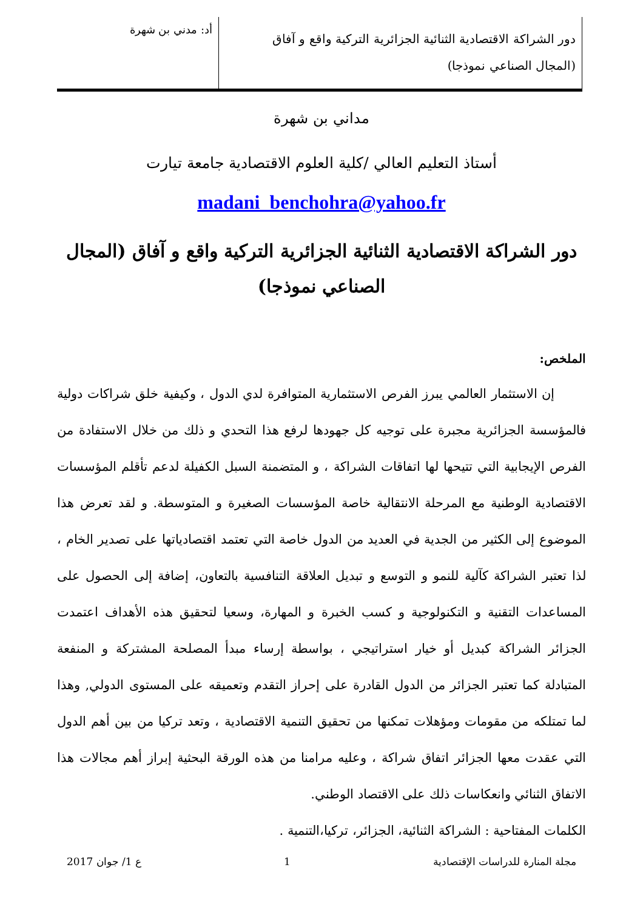دور الشراكة الاقتصادية الثنائية الجزائرية التركية واقع و آفاق (المجال الصناعي نموذجا)
أد: مدني بن شهرة
مداني بن شهرة
أستاذ التعليم العالي /كلية العلوم الاقتصادية جامعة تيارت
madani_benchohra@yahoo.fr
دور الشراكة الاقتصادية الثنائية الجزائرية التركية واقع و آفاق (المجال الصناعي نموذجا)
الملخص:
إن الاستثمار العالمي يبرز الفرص الاستثمارية المتوافرة لدي الدول ، وكيفية خلق شراكات دولية فالمؤسسة الجزائرية مجبرة على توجيه كل جهودها لرفع هذا التحدي و ذلك من خلال الاستفادة من الفرص الإيجابية التي تتيحها لها اتفاقات الشراكة ، و المتضمنة السبل الكفيلة لدعم تأقلم المؤسسات الاقتصادية الوطنية مع المرحلة الانتقالية خاصة المؤسسات الصغيرة و المتوسطة. و لقد تعرض هذا الموضوع إلى الكثير من الجدية في العديد من الدول خاصة التي تعتمد اقتصادياتها على تصدير الخام ، لذا تعتبر الشراكة كآلية للنمو و التوسع و تبديل العلاقة التنافسية بالتعاون، إضافة إلى الحصول على المساعدات التقنية و التكنولوجية و كسب الخبرة و المهارة، وسعيا لتحقيق هذه الأهداف اعتمدت الجزائر الشراكة كبديل أو خيار استراتيجي ، بواسطة إرساء مبدأ المصلحة المشتركة و المنفعة المتبادلة كما تعتبر الجزائر من الدول القادرة على إحراز التقدم وتعميقه على المستوى الدولي, وهذا لما تمتلكه من مقومات ومؤهلات تمكنها من تحقيق التنمية الاقتصادية ، وتعد تركيا من بين أهم الدول التي عقدت معها الجزائر اتفاق شراكة ، وعليه مرامنا من هذه الورقة البحثية إبراز أهم مجالات هذا الاتفاق الثنائي وانعكاسات ذلك على الاقتصاد الوطني.
الكلمات المفتاحية : الشراكة الثنائية، الجزائر، تركيا،التنمية .
مجلة المنارة للدراسات الإقتصادية 1 ع 1/ جوان 2017